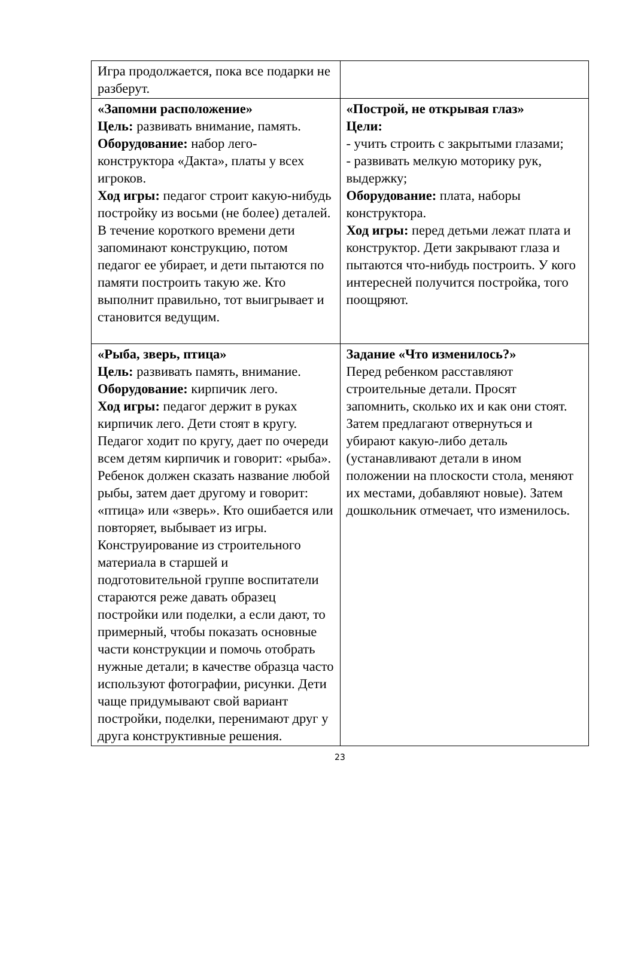| Игра продолжается, пока все подарки не разберут. | |
| «Запомни расположение» Цель: развивать внимание, память. Оборудование: набор лего-конструктора «Дакта», платы у всех игроков. Ход игры: педагог строит какую-нибудь постройку из восьми (не более) деталей. В течение короткого времени дети запоминают конструкцию, потом педагог ее убирает, и дети пытаются по памяти построить такую же. Кто выполнит правильно, тот выигрывает и становится ведущим. | «Построй, не открывая глаз» Цели: - учить строить с закрытыми глазами; - развивать мелкую моторику рук, выдержку; Оборудование: плата, наборы конструктора. Ход игры: перед детьми лежат плата и конструктор. Дети закрывают глаза и пытаются что-нибудь построить. У кого интересней получится постройка, того поощряют. |
| «Рыба, зверь, птица» Цель: развивать память, внимание. Оборудование: кирпичик лего. Ход игры: педагог держит в руках кирпичик лего. Дети стоят в кругу. Педагог ходит по кругу, дает по очереди всем детям кирпичик и говорит: «рыба». Ребенок должен сказать название любой рыбы, затем дает другому и говорит: «птица» или «зверь». Кто ошибается или повторяет, выбывает из игры. Конструирование из строительного материала в старшей и подготовительной группе воспитатели стараются реже давать образец постройки или поделки, а если дают, то примерный, чтобы показать основные части конструкции и помочь отобрать нужные детали; в качестве образца часто используют фотографии, рисунки. Дети чаще придумывают свой вариант постройки, поделки, перенимают друг у друга конструктивные решения. | Задание «Что изменилось?» Перед ребенком расставляют строительные детали. Просят запомнить, сколько их и как они стоят. Затем предлагают отвернуться и убирают какую-либо деталь (устанавливают детали в ином положении на плоскости стола, меняют их местами, добавляют новые). Затем дошкольник отмечает, что изменилось. |
23